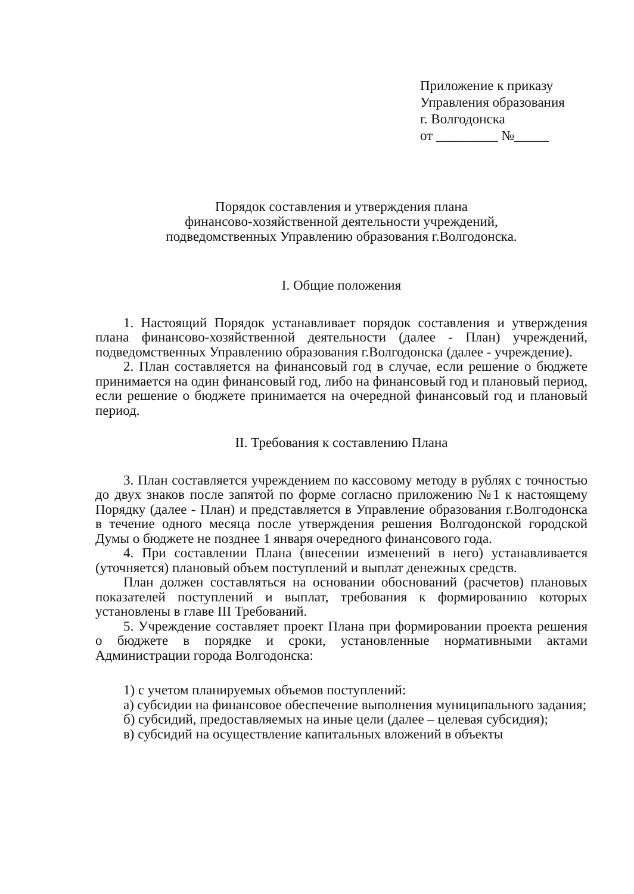Приложение к приказу
Управления образования
г. Волгодонска
от _________ №_____
Порядок составления и утверждения плана
финансово-хозяйственной деятельности учреждений,
подведомственных Управлению образования г.Волгодонска.
I. Общие положения
1. Настоящий Порядок устанавливает порядок составления и утверждения плана финансово-хозяйственной деятельности (далее - План) учреждений, подведомственных Управлению образования г.Волгодонска (далее - учреждение).
2. План составляется на финансовый год в случае, если решение о бюджете принимается на один финансовый год, либо на финансовый год и плановый период, если решение о бюджете принимается на очередной финансовый год и плановый период.
II. Требования к составлению Плана
3. План составляется учреждением по кассовому методу в рублях с точностью до двух знаков после запятой по форме согласно приложению №1 к настоящему Порядку (далее - План) и представляется в Управление образования г.Волгодонска в течение одного месяца после утверждения решения Волгодонской городской Думы о бюджете не позднее 1 января очередного финансового года.
4. При составлении Плана (внесении изменений в него) устанавливается (уточняется) плановый объем поступлений и выплат денежных средств.
План должен составляться на основании обоснований (расчетов) плановых показателей поступлений и выплат, требования к формированию которых установлены в главе III Требований.
5. Учреждение составляет проект Плана при формировании проекта решения о бюджете в порядке и сроки, установленные нормативными актами Администрации города Волгодонска:
1) с учетом планируемых объемов поступлений:
а) субсидии на финансовое обеспечение выполнения муниципального задания;
б) субсидий, предоставляемых на иные цели (далее – целевая субсидия);
в) субсидий на осуществление капитальных вложений в объекты